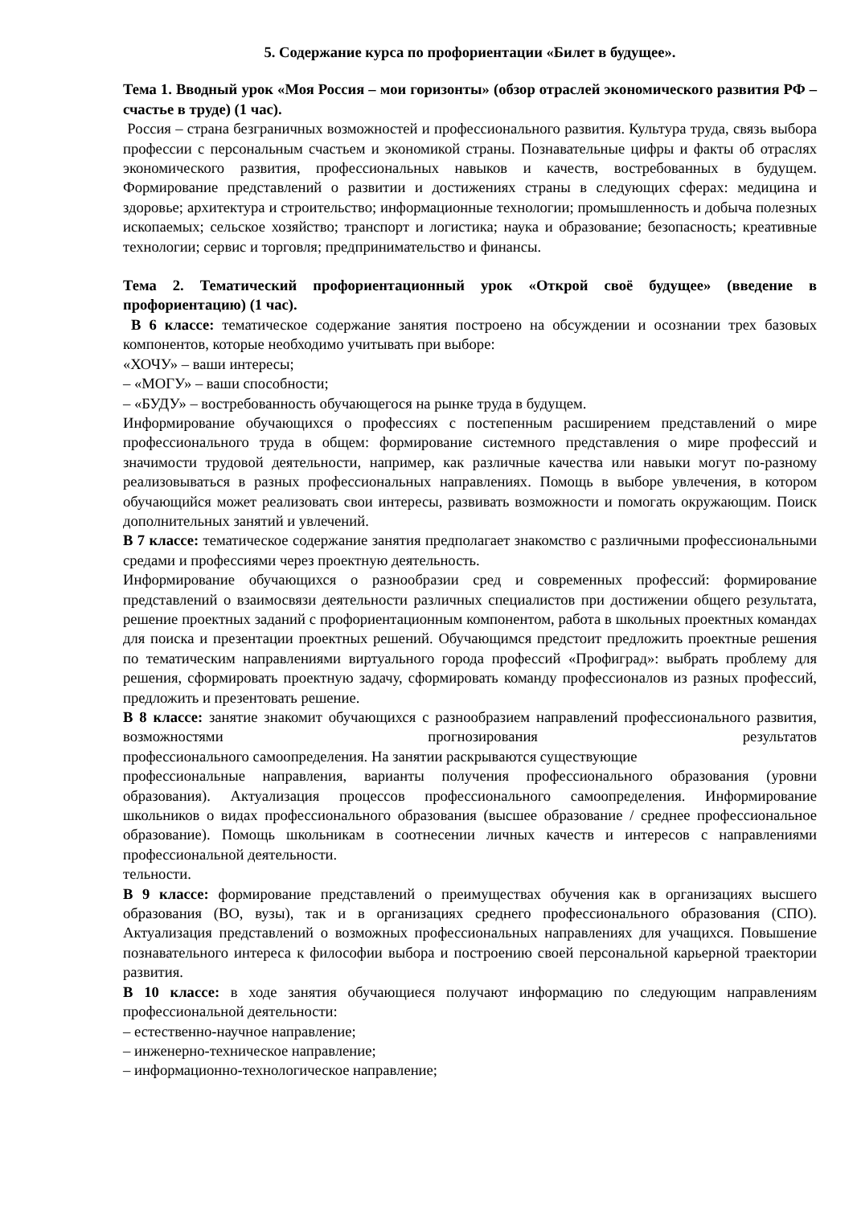5. Содержание курса по профориентации «Билет в будущее».
Тема 1. Вводный урок «Моя Россия – мои горизонты» (обзор отраслей экономического развития РФ – счастье в труде) (1 час).
Россия – страна безграничных возможностей и профессионального развития. Культура труда, связь выбора профессии с персональным счастьем и экономикой страны. Познавательные цифры и факты об отраслях экономического развития, профессиональных навыков и качеств, востребованных в будущем. Формирование представлений о развитии и достижениях страны в следующих сферах: медицина и здоровье; архитектура и строительство; информационные технологии; промышленность и добыча полезных ископаемых; сельское хозяйство; транспорт и логистика; наука и образование; безопасность; креативные технологии; сервис и торговля; предпринимательство и финансы.
Тема 2. Тематический профориентационный урок «Открой своё будущее» (введение в профориентацию) (1 час).
В 6 классе: тематическое содержание занятия построено на обсуждении и осознании трех базовых компонентов, которые необходимо учитывать при выборе:
«ХОЧУ» – ваши интересы;
– «МОГУ» – ваши способности;
– «БУДУ» – востребованность обучающегося на рынке труда в будущем.
Информирование обучающихся о профессиях с постепенным расширением представлений о мире профессионального труда в общем: формирование системного представления о мире профессий и значимости трудовой деятельности, например, как различные качества или навыки могут по-разному реализовываться в разных профессиональных направлениях. Помощь в выборе увлечения, в котором обучающийся может реализовать свои интересы, развивать возможности и помогать окружающим. Поиск дополнительных занятий и увлечений.
В 7 классе: тематическое содержание занятия предполагает знакомство с различными профессиональными средами и профессиями через проектную деятельность.
Информирование обучающихся о разнообразии сред и современных профессий: формирование представлений о взаимосвязи деятельности различных специалистов при достижении общего результата, решение проектных заданий с профориентационным компонентом, работа в школьных проектных командах для поиска и презентации проектных решений. Обучающимся предстоит предложить проектные решения по тематическим направлениями виртуального города профессий «Профиград»: выбрать проблему для решения, сформировать проектную задачу, сформировать команду профессионалов из разных профессий, предложить и презентовать решение.
В 8 классе: занятие знакомит обучающихся с разнообразием направлений профессионального развития, возможностями прогнозирования результатов
профессионального самоопределения. На занятии раскрываются существующие
профессиональные направления, варианты получения профессионального образования (уровни образования). Актуализация процессов профессионального самоопределения. Информирование школьников о видах профессионального образования (высшее образование / среднее профессиональное образование). Помощь школьникам в соотнесении личных качеств и интересов с направлениями профессиональной деятельности.
тельности.
В 9 классе: формирование представлений о преимуществах обучения как в организациях высшего образования (ВО, вузы), так и в организациях среднего профессионального образования (СПО). Актуализация представлений о возможных профессиональных направлениях для учащихся. Повышение познавательного интереса к философии выбора и построению своей персональной карьерной траектории развития.
В 10 классе: в ходе занятия обучающиеся получают информацию по следующим направлениям профессиональной деятельности:
– естественно-научное направление;
– инженерно-техническое направление;
– информационно-технологическое направление;